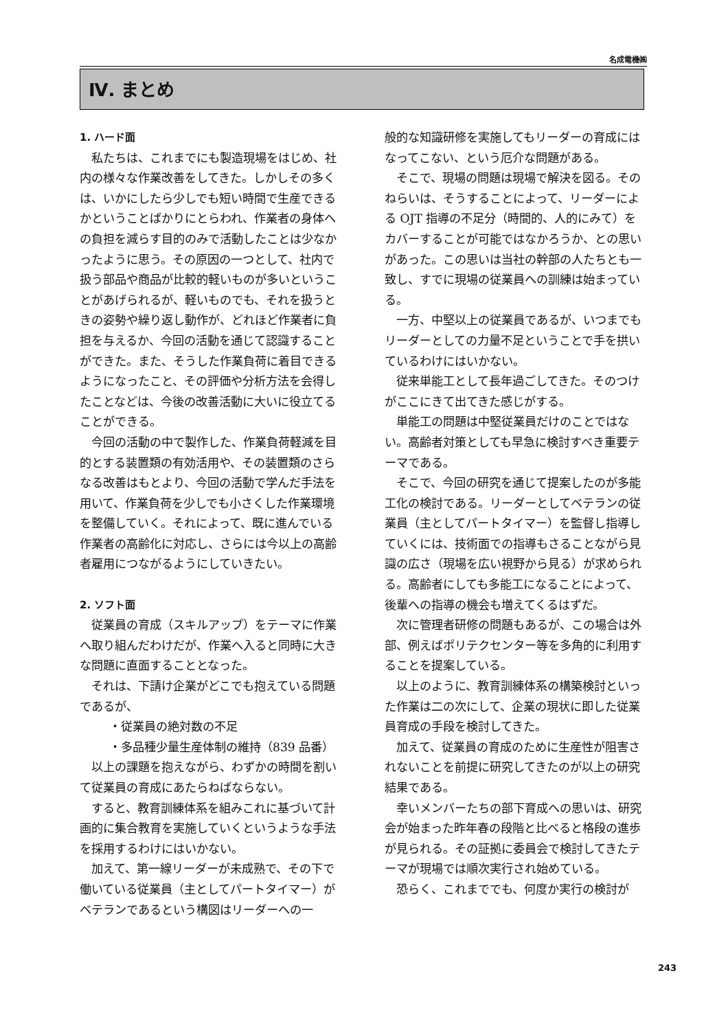名成電機㈱
Ⅳ. まとめ
1. ハード面
私たちは、これまでにも製造現場をはじめ、社内の様々な作業改善をしてきた。しかしその多くは、いかにしたら少しでも短い時間で生産できるかということばかりにとらわれ、作業者の身体への負担を減らす目的のみで活動したことは少なかったように思う。その原因の一つとして、社内で扱う部品や商品が比較的軽いものが多いということがあげられるが、軽いものでも、それを扱うときの姿勢や繰り返し動作が、どれほど作業者に負担を与えるか、今回の活動を通じて認識することができた。また、そうした作業負荷に着目できるようになったこと、その評価や分析方法を会得したことなどは、今後の改善活動に大いに役立てることができる。
今回の活動の中で製作した、作業負荷軽減を目的とする装置類の有効活用や、その装置類のさらなる改善はもとより、今回の活動で学んだ手法を用いて、作業負荷を少しでも小さくした作業環境を整備していく。それによって、既に進んでいる作業者の高齢化に対応し、さらには今以上の高齢者雇用につながるようにしていきたい。
2. ソフト面
従業員の育成（スキルアップ）をテーマに作業へ取り組んだわけだが、作業へ入ると同時に大きな問題に直面することとなった。
それは、下請け企業がどこでも抱えている問題であるが、
・従業員の絶対数の不足
・多品種少量生産体制の維持（839 品番）
以上の課題を抱えながら、わずかの時間を割いて従業員の育成にあたらねばならない。
すると、教育訓練体系を組みこれに基づいて計画的に集合教育を実施していくというような手法を採用するわけにはいかない。
加えて、第一線リーダーが未成熟で、その下で働いている従業員（主としてパートタイマー）がベテランであるという構図はリーダーへの一
般的な知識研修を実施してもリーダーの育成にはなってこない、という厄介な問題がある。
そこで、現場の問題は現場で解決を図る。そのねらいは、そうすることによって、リーダーによる OJT 指導の不足分（時間的、人的にみて）をカバーすることが可能ではなかろうか、との思いがあった。この思いは当社の幹部の人たちとも一致し、すでに現場の従業員への訓練は始まっている。
一方、中堅以上の従業員であるが、いつまでもリーダーとしての力量不足ということで手を拱いているわけにはいかない。
従来単能工として長年過ごしてきた。そのつけがここにきて出てきた感じがする。
単能工の問題は中堅従業員だけのことではない。高齢者対策としても早急に検討すべき重要テーマである。
そこで、今回の研究を通じて提案したのが多能工化の検討である。リーダーとしてベテランの従業員（主としてパートタイマー）を監督し指導していくには、技術面での指導もさることながら見識の広さ（現場を広い視野から見る）が求められる。高齢者にしても多能工になることによって、後輩への指導の機会も増えてくるはずだ。
次に管理者研修の問題もあるが、この場合は外部、例えばポリテクセンター等を多角的に利用することを提案している。
以上のように、教育訓練体系の構築検討といった作業は二の次にして、企業の現状に即した従業員育成の手段を検討してきた。
加えて、従業員の育成のために生産性が阻害されないことを前提に研究してきたのが以上の研究結果である。
幸いメンバーたちの部下育成への思いは、研究会が始まった昨年春の段階と比べると格段の進歩が見られる。その証拠に委員会で検討してきたテーマが現場では順次実行され始めている。
恐らく、これまででも、何度か実行の検討が
243